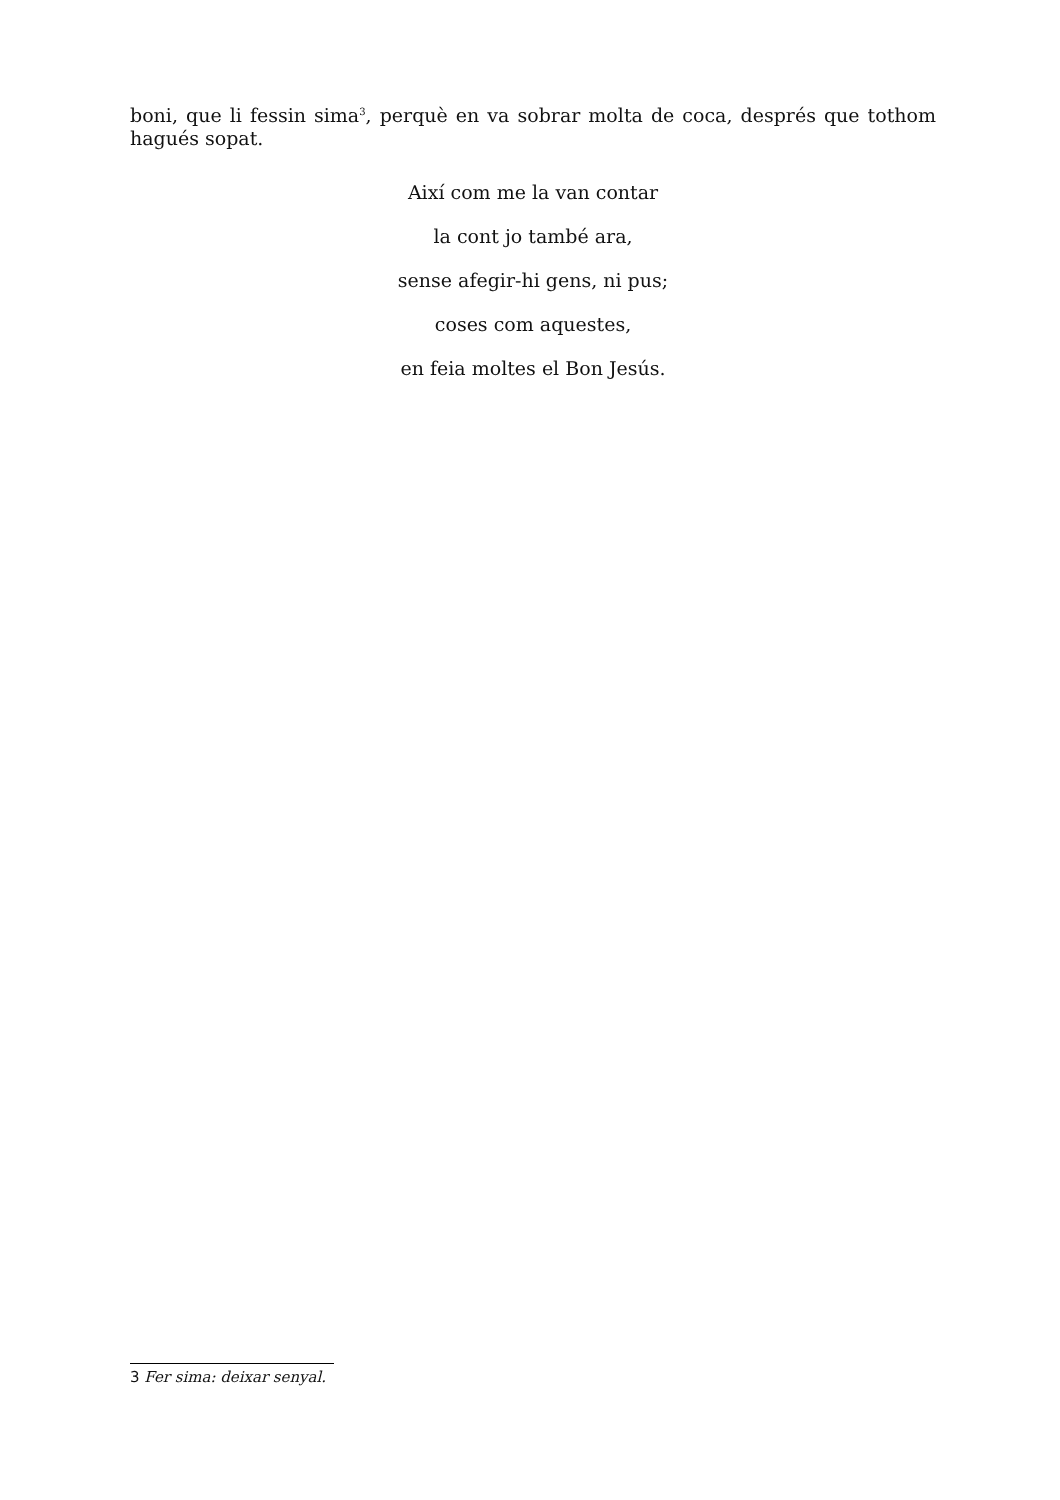boni, que li fessin sima<sup>3</sup>, perquè en va sobrar molta de coca, després que tothom hagués sopat.
Així com me la van contar
la cont jo també ara,
sense afegir-hi gens, ni pus;
coses com aquestes,
en feia moltes el Bon Jesús.
3 Fer sima: deixar senyal.